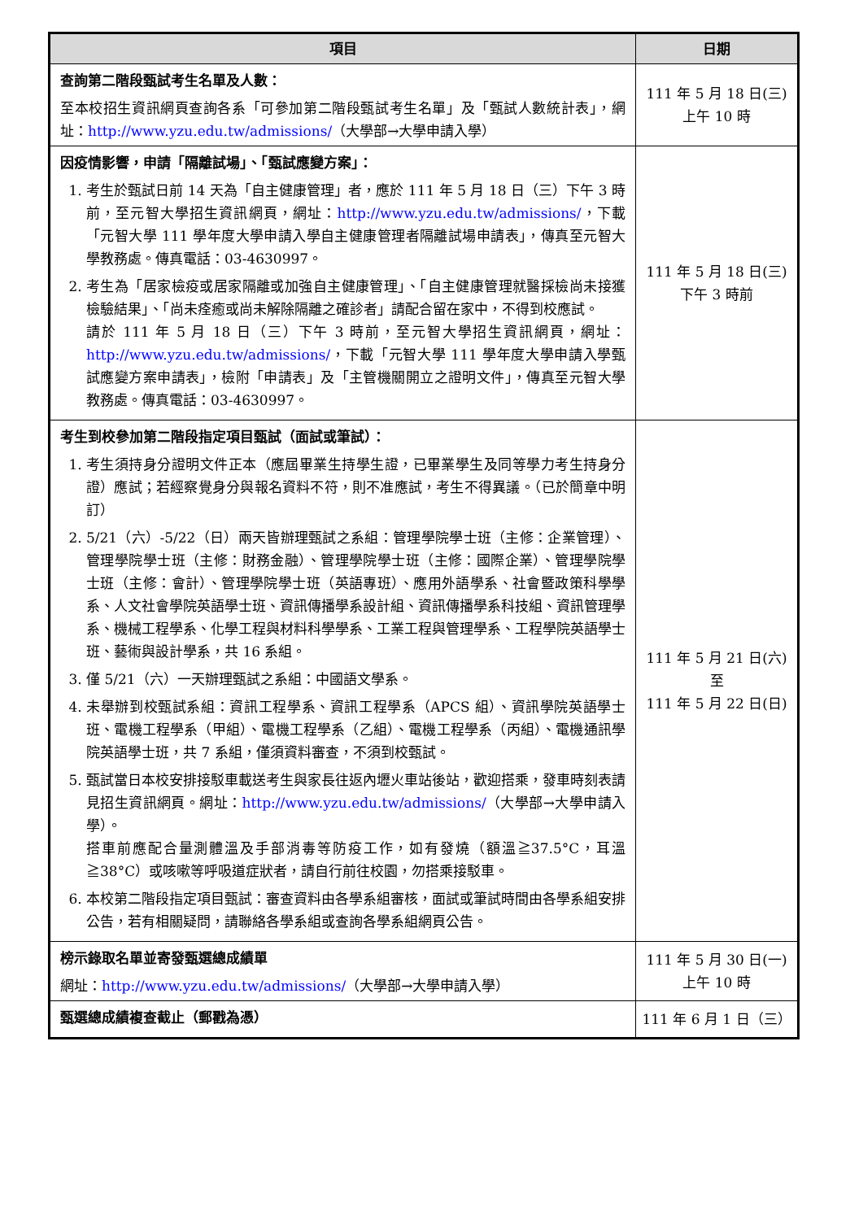| 項目 | 日期 |
| --- | --- |
| 查詢第二階段甄試考生名單及人數： 至本校招生資訊網頁查詢各系「可參加第二階段甄試考生名單」及「甄試人數統計表」，網址： http://www.yzu.edu.tw/admissions/ （大學部→大學申請入學） | 111 年 5 月 18 日(三) 上午 10 時 |
| 因疫情影響，申請「隔離試場」、「甄試應變方案」： 1. 考生於甄試日前 14 天為「自主健康管理」者，應於 111 年 5 月 18 日（三）下午 3 時前，至元智大學招生資訊網頁，網址： http://www.yzu.edu.tw/admissions/ ，下載「元智大學 111 學年度大學申請入學自主健康管理者隔離試場申請表」，傳真至元智大學教務處。傳真電話：03-4630997。 2. 考生為「居家檢疫或居家隔離或加強自主健康管理」、「自主健康管理就醫採檢尚未接獲檢驗結果」、「尚未痊癒或尚未解除隔離之確診者」請配合留在家中，不得到校應試。 請於 111 年 5 月 18 日（三）下午 3 時前，至元智大學招生資訊網頁，網址： http://www.yzu.edu.tw/admissions/ ，下載「元智大學 111 學年度大學申請入學甄試應變方案申請表」，檢附「申請表」及「主管機關開立之證明文件」，傳真至元智大學教務處。傳真電話：03-4630997。 | 111 年 5 月 18 日(三) 下午 3 時前 |
| 考生到校參加第二階段指定項目甄試（面試或筆試）： 1. 考生須持身分證明文件正本（應屆畢業生持學生證，已畢業學生及同等學力考生持身分證）應試；若經察覺身分與報名資料不符，則不准應試，考生不得異議。（已於簡章中明訂） 2. 5/21（六）-5/22（日）兩天皆辦理甄試之系組：管理學院學士班（主修：企業管理）、管理學院學士班（主修：財務金融）、管理學院學士班（主修：國際企業）、管理學院學士班（主修：會計）、管理學院學士班（英語專班）、應用外語學系、社會暨政策科學學系、人文社會學院英語學士班、資訊傳播學系設計組、資訊傳播學系科技組、資訊管理學系、機械工程學系、化學工程與材料科學學系、工業工程與管理學系、工程學院英語學士班、藝術與設計學系，共 16 系組。 3. 僅 5/21（六）一天辦理甄試之系組：中國語文學系。 4. 未舉辦到校甄試系組：資訊工程學系、資訊工程學系（APCS 組）、資訊學院英語學士班、電機工程學系（甲組）、電機工程學系（乙組）、電機工程學系（丙組）、電機通訊學院英語學士班，共 7 系組，僅須資料審查，不須到校甄試。 5. 甄試當日本校安排接駁車載送考生與家長往返內壢火車站後站，歡迎搭乘，發車時刻表請見招生資訊網頁。網址： http://www.yzu.edu.tw/admissions/ （大學部→大學申請入學）。 搭車前應配合量測體溫及手部消毒等防疫工作，如有發燒（額溫≧37.5°C，耳溫≧38°C）或咳嗽等呼吸道症狀者，請自行前往校園，勿搭乘接駁車。 6. 本校第二階段指定項目甄試：審查資料由各學系組審核，面試或筆試時間由各學系組安排公告，若有相關疑問，請聯絡各學系組或查詢各學系組網頁公告。 | 111 年 5 月 21 日(六) 至 111 年 5 月 22 日(日) |
| 榜示錄取名單並寄發甄選總成績單 網址： http://www.yzu.edu.tw/admissions/ （大學部→大學申請入學） | 111 年 5 月 30 日(一) 上午 10 時 |
| 甄選總成績複查截止（郵戳為憑） | 111 年 6 月 1 日（三） |